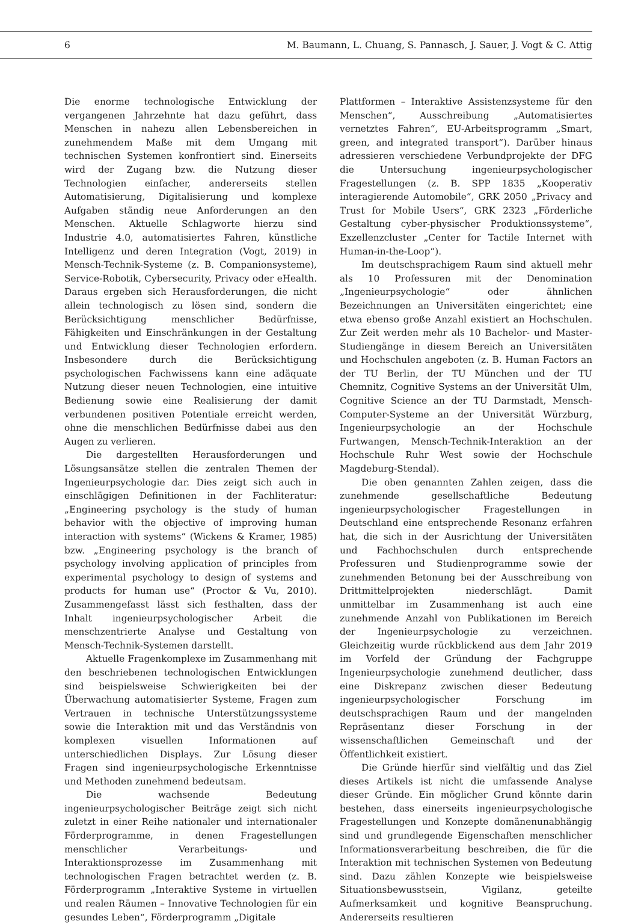6 M. Baumann, L. Chuang, S. Pannasch, J. Sauer, J. Vogt & C. Attig
Die enorme technologische Entwicklung der vergangenen Jahrzehnte hat dazu geführt, dass Menschen in nahezu allen Lebensbereichen in zunehmendem Maße mit dem Umgang mit technischen Systemen konfrontiert sind. Einerseits wird der Zugang bzw. die Nutzung dieser Technologien einfacher, andererseits stellen Automatisierung, Digitalisierung und komplexe Aufgaben ständig neue Anforderungen an den Menschen. Aktuelle Schlagworte hierzu sind Industrie 4.0, automatisiertes Fahren, künstliche Intelligenz und deren Integration (Vogt, 2019) in Mensch-Technik-Systeme (z. B. Companionsysteme), Service-Robotik, Cybersecurity, Privacy oder eHealth. Daraus ergeben sich Herausforderungen, die nicht allein technologisch zu lösen sind, sondern die Berücksichtigung menschlicher Bedürfnisse, Fähigkeiten und Einschränkungen in der Gestaltung und Entwicklung dieser Technologien erfordern. Insbesondere durch die Berücksichtigung psychologischen Fachwissens kann eine adäquate Nutzung dieser neuen Technologien, eine intuitive Bedienung sowie eine Realisierung der damit verbundenen positiven Potentiale erreicht werden, ohne die menschlichen Bedürfnisse dabei aus den Augen zu verlieren.
Die dargestellten Herausforderungen und Lösungsansätze stellen die zentralen Themen der Ingenieurpsychologie dar. Dies zeigt sich auch in einschlägigen Definitionen in der Fachliteratur: „Engineering psychology is the study of human behavior with the objective of improving human interaction with systems“ (Wickens & Kramer, 1985) bzw. „Engineering psychology is the branch of psychology involving application of principles from experimental psychology to design of systems and products for human use“ (Proctor & Vu, 2010). Zusammengefasst lässt sich festhalten, dass der Inhalt ingenieurpsychologischer Arbeit die menschzentrierte Analyse und Gestaltung von Mensch-Technik-Systemen darstellt.
Aktuelle Fragenkomplexe im Zusammenhang mit den beschriebenen technologischen Entwicklungen sind beispielsweise Schwierigkeiten bei der Überwachung automatisierter Systeme, Fragen zum Vertrauen in technische Unterstützungssysteme sowie die Interaktion mit und das Verständnis von komplexen visuellen Informationen auf unterschiedlichen Displays. Zur Lösung dieser Fragen sind ingenieurpsychologische Erkenntnisse und Methoden zunehmend bedeutsam.
Die wachsende Bedeutung ingenieurpsychologischer Beiträge zeigt sich nicht zuletzt in einer Reihe nationaler und internationaler Förderprogramme, in denen Fragestellungen menschlicher Verarbeitungs- und Interaktionsprozesse im Zusammenhang mit technologischen Fragen betrachtet werden (z. B. Förderprogramm „Interaktive Systeme in virtuellen und realen Räumen – Innovative Technologien für ein gesundes Leben“, Förderprogramm „Digitale
Plattformen – Interaktive Assistenzsysteme für den Menschen“, Ausschreibung „Automatisiertes vernetztes Fahren“, EU-Arbeitsprogramm „Smart, green, and integrated transport“). Darüber hinaus adressieren verschiedene Verbundprojekte der DFG die Untersuchung ingenieurpsychologischer Fragestellungen (z. B. SPP 1835 „Kooperativ interagierende Automobile“, GRK 2050 „Privacy and Trust for Mobile Users“, GRK 2323 „Förderliche Gestaltung cyber-physischer Produktionssysteme“, Exzellenzcluster „Center for Tactile Internet with Human-in-the-Loop“).
Im deutschsprachigem Raum sind aktuell mehr als 10 Professuren mit der Denomination „Ingenieurpsychologie“ oder ähnlichen Bezeichnungen an Universitäten eingerichtet; eine etwa ebenso große Anzahl existiert an Hochschulen. Zur Zeit werden mehr als 10 Bachelor- und Master-Studiengänge in diesem Bereich an Universitäten und Hochschulen angeboten (z. B. Human Factors an der TU Berlin, der TU München und der TU Chemnitz, Cognitive Systems an der Universität Ulm, Cognitive Science an der TU Darmstadt, Mensch-Computer-Systeme an der Universität Würzburg, Ingenieurpsychologie an der Hochschule Furtwangen, Mensch-Technik-Interaktion an der Hochschule Ruhr West sowie der Hochschule Magdeburg-Stendal).
Die oben genannten Zahlen zeigen, dass die zunehmende gesellschaftliche Bedeutung ingenieurpsychologischer Fragestellungen in Deutschland eine entsprechende Resonanz erfahren hat, die sich in der Ausrichtung der Universitäten und Fachhochschulen durch entsprechende Professuren und Studienprogramme sowie der zunehmenden Betonung bei der Ausschreibung von Drittmittelprojekten niederschlägt. Damit unmittelbar im Zusammenhang ist auch eine zunehmende Anzahl von Publikationen im Bereich der Ingenieurpsychologie zu verzeichnen. Gleichzeitig wurde rückblickend aus dem Jahr 2019 im Vorfeld der Gründung der Fachgruppe Ingenieurpsychologie zunehmend deutlicher, dass eine Diskrepanz zwischen dieser Bedeutung ingenieurpsychologischer Forschung im deutschsprachigen Raum und der mangelnden Repräsentanz dieser Forschung in der wissenschaftlichen Gemeinschaft und der Öffentlichkeit existiert.
Die Gründe hierfür sind vielfältig und das Ziel dieses Artikels ist nicht die umfassende Analyse dieser Gründe. Ein möglicher Grund könnte darin bestehen, dass einerseits ingenieurpsychologische Fragestellungen und Konzepte domänenunabhängig sind und grundlegende Eigenschaften menschlicher Informationsverarbeitung beschreiben, die für die Interaktion mit technischen Systemen von Bedeutung sind. Dazu zählen Konzepte wie beispielsweise Situationsbewusstsein, Vigilanz, geteilte Aufmerksamkeit und kognitive Beanspruchung. Andererseits resultieren